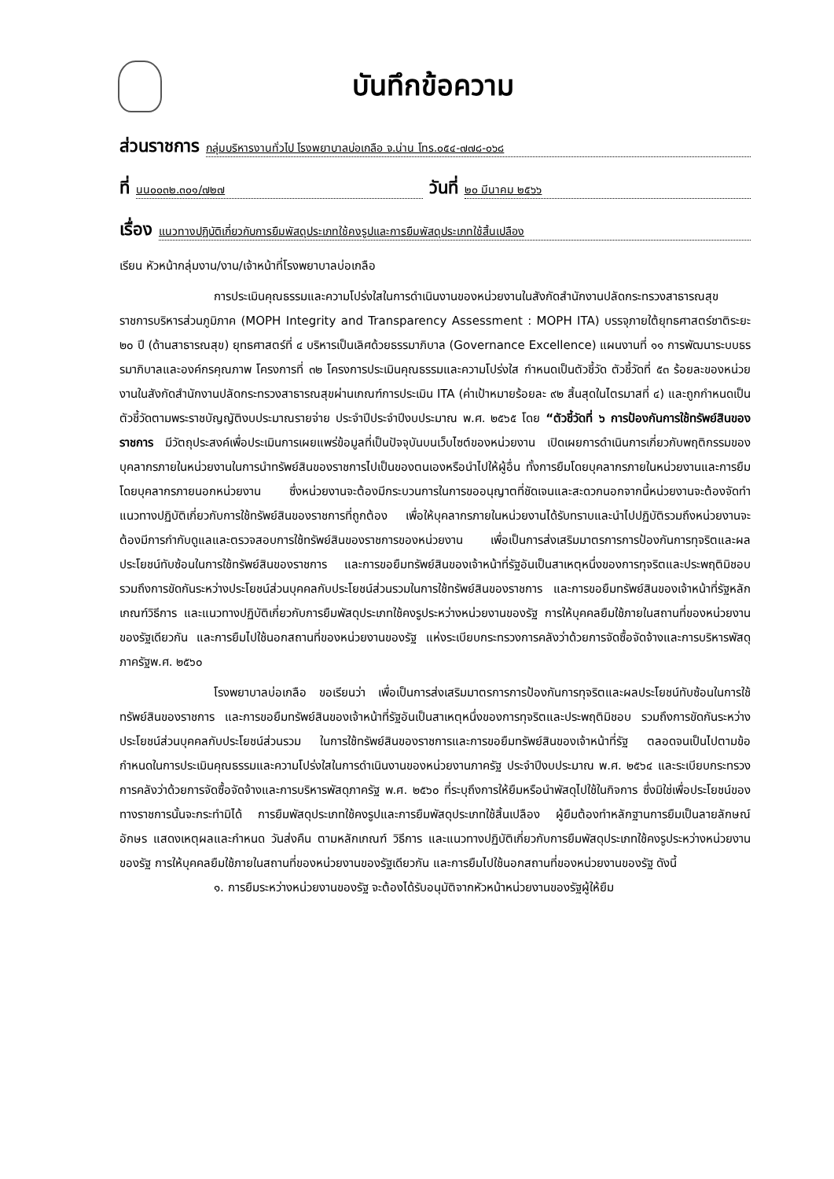บันทึกข้อความ
ส่วนราชการ กลุ่มบริหารงานทั่วไป โรงพยาบาลบ่อเกลือ จ.น่าน โทร.๐๕๔-๗๗๘-๐๖๘
ที่ นน๐๐๓๒.๓๐๑/๗๒๗ วันที่ ๒๐ มีนาคม ๒๕๖๖
เรื่อง แนวทางปฏิบัติเกี่ยวกับการยืมพัสดุประเภทใช้คงรูปและการยืมพัสดุประเภทใช้สิ้นเปลือง
เรียน หัวหน้ากลุ่มงาน/งาน/เจ้าหน้าที่โรงพยาบาลบ่อเกลือ
การประเมินคุณธรรมและความโปร่งใสในการดำเนินงานของหน่วยงานในสังกัดสำนักงานปลัดกระทรวงสาธารณสุข ราชการบริหารส่วนภูมิภาค (MOPH Integrity and Transparency Assessment : MOPH ITA) บรรจุภายใต้ยุทธศาสตร์ชาติระยะ ๒๐ ปี (ด้านสาธารณสุข) ยุทธศาสตร์ที่ ๔ บริหารเป็นเลิศด้วยธรรมาภิบาล (Governance Excellence) แผนงานที่ ๑๑ การพัฒนาระบบธรรมาภิบาลและองค์กรคุณภาพ โครงการที่ ๓๒ โครงการประเมินคุณธรรมและความโปร่งใส กำหนดเป็นตัวชี้วัด ตัวชี้วัดที่ ๕๓ ร้อยละของหน่วยงานในสังกัดสำนักงานปลัดกระทรวงสาธารณสุขผ่านเกณฑ์การประเมิน ITA (ค่าเป้าหมายร้อยละ ๙๒ สิ้นสุดในไตรมาสที่ ๔) และถูกกำหนดเป็นตัวชี้วัดตามพระราชบัญญัติงบประมาณรายจ่าย ประจำปีประจำปีงบประมาณ พ.ศ. ๒๕๖๕ โดย “ตัวชี้วัดที่ ๖ การป้องกันการใช้ทรัพย์สินของราชการ มีวัตถุประสงค์เพื่อประเมินการเผยแพร่ข้อมูลที่เป็นปัจจุบันบนเว็บไซต์ของหน่วยงาน เปิดเผยการดำเนินการเกี่ยวกับพฤติกรรมของบุคลากรภายในหน่วยงานในการนำทรัพย์สินของราชการไปเป็นของตนเองหรือนำไปให้ผู้อื่น ทั้งการยืมโดยบุคลากรภายในหน่วยงานและการยืมโดยบุคลากรภายนอกหน่วยงาน ซึ่งหน่วยงานจะต้องมีกระบวนการในการขออนุญาตที่ชัดเจนและสะดวกนอกจากนี้หน่วยงานจะต้องจัดทำแนวทางปฏิบัติเกี่ยวกับการใช้ทรัพย์สินของราชการที่ถูกต้อง เพื่อให้บุคลากรภายในหน่วยงานได้รับทราบและนำไปปฏิบัติรวมถึงหน่วยงานจะต้องมีการกำกับดูแลและตรวจสอบการใช้ทรัพย์สินของราชการของหน่วยงาน เพื่อเป็นการส่งเสริมมาตรการการป้องกันการทุจริตและผลประโยชน์ทับซ้อนในการใช้ทรัพย์สินของราชการ และการขอยืมทรัพย์สินของเจ้าหน้าที่รัฐอันเป็นสาเหตุหนึ่งของการทุจริตและประพฤติมิชอบ รวมถึงการขัดกันระหว่างประโยชน์ส่วนบุคคลกับประโยชน์ส่วนรวมในการใช้ทรัพย์สินของราชการ และการขอยืมทรัพย์สินของเจ้าหน้าที่รัฐหลักเกณฑ์วิธีการ และแนวทางปฏิบัติเกี่ยวกับการยืมพัสดุประเภทใช้คงรูประหว่างหน่วยงานของรัฐ การให้บุคคลยืมใช้ภายในสถานที่ของหน่วยงานของรัฐเดียวกัน และการยืมไปใช้นอกสถานที่ของหน่วยงานของรัฐ แห่งระเบียบกระทรวงการคลังว่าด้วยการจัดซื้อจัดจ้างและการบริหารพัสดุภาครัฐพ.ศ. ๒๕๖๐
โรงพยาบาลบ่อเกลือ ขอเรียนว่า เพื่อเป็นการส่งเสริมมาตรการการป้องกันการทุจริตและผลประโยชน์ทับซ้อนในการใช้ทรัพย์สินของราชการ และการขอยืมทรัพย์สินของเจ้าหน้าที่รัฐอันเป็นสาเหตุหนึ่งของการทุจริตและประพฤติมิชอบ รวมถึงการขัดกันระหว่างประโยชน์ส่วนบุคคลกับประโยชน์ส่วนรวม ในการใช้ทรัพย์สินของราชการและการขอยืมทรัพย์สินของเจ้าหน้าที่รัฐ ตลอดจนเป็นไปตามข้อกำหนดในการประเมินคุณธรรมและความโปร่งใสในการดำเนินงานของหน่วยงานภาครัฐ ประจำปีงบประมาณ พ.ศ. ๒๕๖๔ และระเบียบกระทรวงการคลังว่าด้วยการจัดซื้อจัดจ้างและการบริหารพัสดุภาครัฐ พ.ศ. ๒๕๖๐ ที่ระบุถึงการให้ยืมหรือนำพัสดุไปใช้ในกิจการ ซึ่งมิใช่เพื่อประโยชน์ของทางราชการนั้นจะกระทำมิได้ การยืมพัสดุประเภทใช้คงรูปและการยืมพัสดุประเภทใช้สิ้นเปลือง ผู้ยืมต้องทำหลักฐานการยืมเป็นลายลักษณ์อักษร แสดงเหตุผลและกำหนด วันส่งคืน ตามหลักเกณฑ์ วิธีการ และแนวทางปฏิบัติเกี่ยวกับการยืมพัสดุประเภทใช้คงรูประหว่างหน่วยงานของรัฐ การให้บุคคลยืมใช้ภายในสถานที่ของหน่วยงานของรัฐเดียวกัน และการยืมไปใช้นอกสถานที่ของหน่วยงานของรัฐ ดังนี้
๑. การยืมระหว่างหน่วยงานของรัฐ จะต้องได้รับอนุมัติจากหัวหน้าหน่วยงานของรัฐผู้ให้ยืม